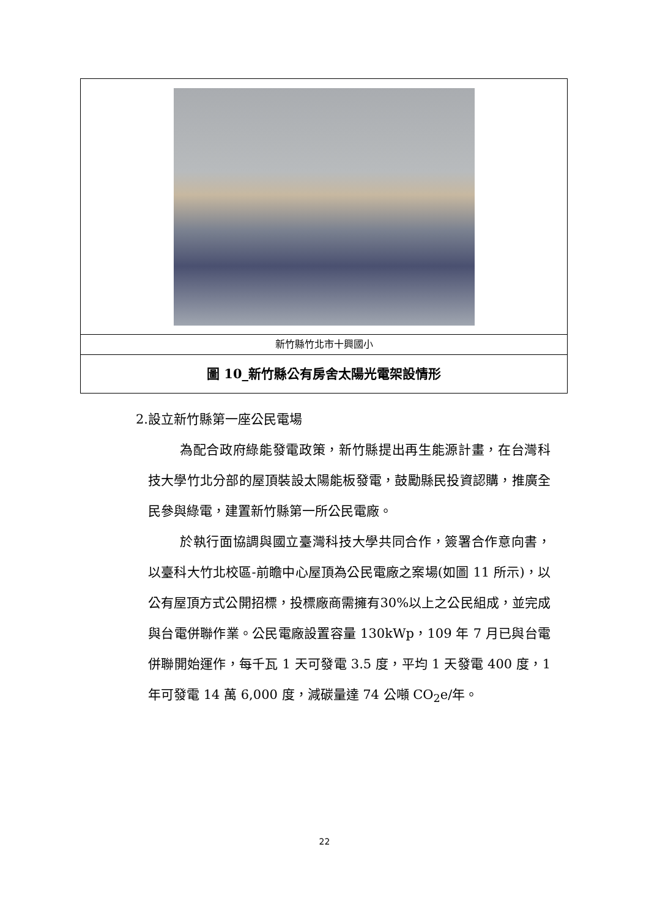| 新竹縣竹北市十興國小 |
| 圖 10_新竹縣公有房舍太陽光電架設情形 |
2.設立新竹縣第一座公民電場
為配合政府綠能發電政策，新竹縣提出再生能源計畫，在台灣科技大學竹北分部的屋頂裝設太陽能板發電，鼓勵縣民投資認購，推廣全民參與綠電，建置新竹縣第一所公民電廠。
於執行面協調與國立臺灣科技大學共同合作，簽署合作意向書，以臺科大竹北校區-前瞻中心屋頂為公民電廠之案場(如圖 11 所示)，以公有屋頂方式公開招標，投標廠商需擁有30%以上之公民組成，並完成與台電併聯作業。公民電廠設置容量 130kWp，109 年 7 月已與台電併聯開始運作，每千瓦 1 天可發電 3.5 度，平均 1 天發電 400 度，1 年可發電 14 萬 6,000 度，減碳量達 74 公噸 CO<sub>2</sub>e/年。
22